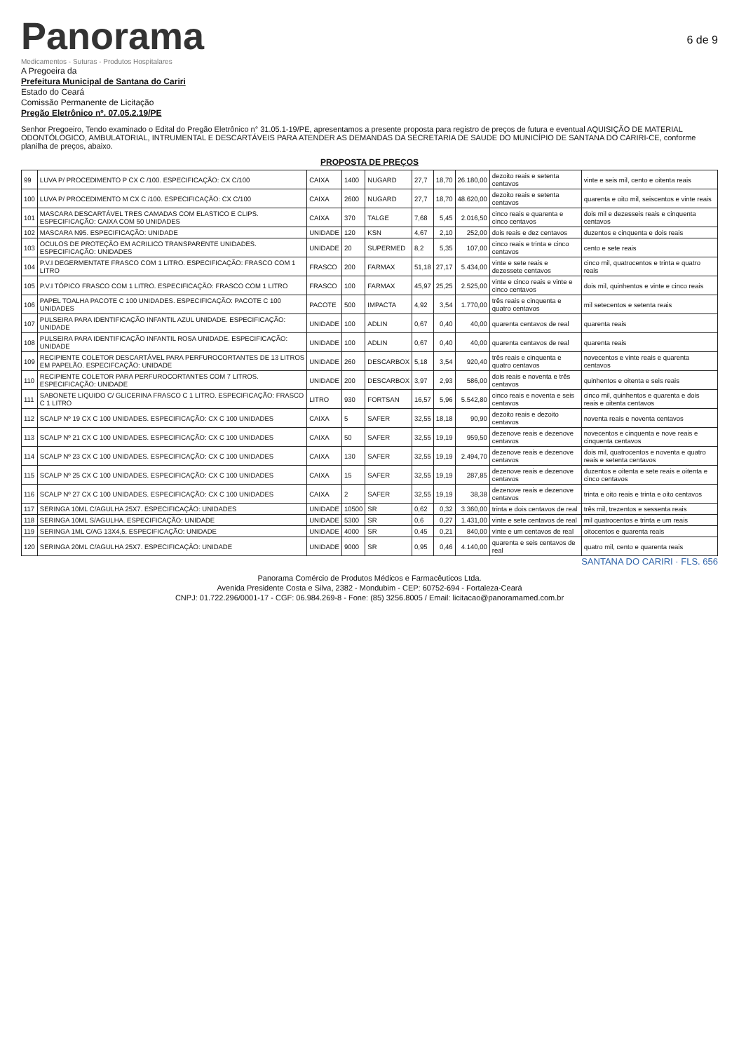Panorama
Medicamentos - Suturas - Produtos Hospitalares
6 de 9
A Pregoeira da
Prefeitura Municipal de Santana do Cariri
Estado do Ceará
Comissão Permanente de Licitação
Pregão Eletrônico nº. 07.05.2.19/PE
Senhor Pregoeiro, Tendo examinado o Edital do Pregão Eletrônico n° 31.05.1-19/PE, apresentamos a presente proposta para registro de preços de futura e eventual AQUISIÇÃO DE MATERIAL ODONTÓLOGICO, AMBULATORIAL, INTRUMENTAL E DESCARTÁVEIS PARA ATENDER AS DEMANDAS DA SECRETARIA DE SAUDE DO MUNICÍPIO DE SANTANA DO CARIRI-CE, conforme planilha de preços, abaixo.
PROPOSTA DE PREÇOS
| 99 | LUVA P/ PROCEDIMENTO P CX C /100. ESPECIFICAÇÃO: CX C/100 | CAIXA | 1400 | NUGARD | 27,7 | 18,70 | 26.180,00 | dezoito reais e setenta centavos | vinte e seis mil, cento e oitenta reais |
| 100 | LUVA P/ PROCEDIMENTO M CX C /100. ESPECIFICAÇÃO: CX C/100 | CAIXA | 2600 | NUGARD | 27,7 | 18,70 | 48.620,00 | dezoito reais e setenta centavos | quarenta e oito mil, seiscentos e vinte reais |
| 101 | MASCARA DESCARTÁVEL TRES CAMADAS COM ELASTICO E CLIPS. ESPECIFICAÇÃO: CAIXA COM 50 UNIDADES | CAIXA | 370 | TALGE | 7,68 | 5,45 | 2.016,50 | cinco reais e quarenta e cinco centavos | dois mil e dezesseis reais e cinquenta centavos |
| 102 | MASCARA N95. ESPECIFICAÇÃO: UNIDADE | UNIDADE | 120 | KSN | 4,67 | 2,10 | 252,00 | dois reais e dez centavos | duzentos e cinquenta e dois reais |
| 103 | OCULOS DE PROTEÇÃO EM ACRILICO TRANSPARENTE UNIDADES. ESPECIFICAÇÃO: UNIDADES | UNIDADE | 20 | SUPERMED | 8,2 | 5,35 | 107,00 | cinco reais e trinta e cinco centavos | cento e sete reais |
| 104 | P.V.I DEGERMENTATE FRASCO COM 1 LITRO. ESPECIFICAÇÃO: FRASCO COM 1 LITRO | FRASCO | 200 | FARMAX | 51,18 | 27,17 | 5.434,00 | vinte e sete reais e dezessete centavos | cinco mil, quatrocentos e trinta e quatro reais |
| 105 | P.V.I TÓPICO FRASCO COM 1 LITRO. ESPECIFICAÇÃO: FRASCO COM 1 LITRO | FRASCO | 100 | FARMAX | 45,97 | 25,25 | 2.525,00 | vinte e cinco reais e vinte e cinco centavos | dois mil, quinhentos e vinte e cinco reais |
| 106 | PAPEL TOALHA PACOTE C 100 UNIDADES. ESPECIFICAÇÃO: PACOTE C 100 UNIDADES | PACOTE | 500 | IMPACTA | 4,92 | 3,54 | 1.770,00 | três reais e cinquenta e quatro centavos | mil setecentos e setenta reais |
| 107 | PULSEIRA PARA IDENTIFICAÇÃO INFANTIL AZUL UNIDADE. ESPECIFICAÇÃO: UNIDADE | UNIDADE | 100 | ADLIN | 0,67 | 0,40 | 40,00 | quarenta centavos de real | quarenta reais |
| 108 | PULSEIRA PARA IDENTIFICAÇÃO INFANTIL ROSA UNIDADE. ESPECIFICAÇÃO: UNIDADE | UNIDADE | 100 | ADLIN | 0,67 | 0,40 | 40,00 | quarenta centavos de real | quarenta reais |
| 109 | RECIPIENTE COLETOR DESCARTÁVEL PARA PERFUROCORTANTES DE 13 LITROS EM PAPELÃO. ESPECIFCAÇÃO: UNIDADE | UNIDADE | 260 | DESCARBOX | 5,18 | 3,54 | 920,40 | três reais e cinquenta e quatro centavos | novecentos e vinte reais e quarenta centavos |
| 110 | RECIPIENTE COLETOR PARA PERFUROCORTANTES COM 7 LITROS. ESPECIFICAÇÃO: UNIDADE | UNIDADE | 200 | DESCARBOX | 3,97 | 2,93 | 586,00 | dois reais e noventa e três centavos | quinhentos e oitenta e seis reais |
| 111 | SABONETE LIQUIDO C/ GLICERINA FRASCO C 1 LITRO. ESPECIFICAÇÃO: FRASCO C 1 LITRO | LITRO | 930 | FORTSAN | 16,57 | 5,96 | 5.542,80 | cinco reais e noventa e seis centavos | cinco mil, quinhentos e quarenta e dois reais e oitenta centavos |
| 112 | SCALP Nº 19 CX C 100 UNIDADES. ESPECIFICAÇÃO: CX C 100 UNIDADES | CAIXA | 5 | SAFER | 32,55 | 18,18 | 90,90 | dezoito reais e dezoito centavos | noventa reais e noventa centavos |
| 113 | SCALP Nº 21 CX C 100 UNIDADES. ESPECIFICAÇÃO: CX C 100 UNIDADES | CAIXA | 50 | SAFER | 32,55 | 19,19 | 959,50 | dezenove reais e dezenove centavos | novecentos e cinquenta e nove reais e cinquenta centavos |
| 114 | SCALP Nº 23 CX C 100 UNIDADES. ESPECIFICAÇÃO: CX C 100 UNIDADES | CAIXA | 130 | SAFER | 32,55 | 19,19 | 2.494,70 | dezenove reais e dezenove centavos | dois mil, quatrocentos e noventa e quatro reais e setenta centavos |
| 115 | SCALP Nº 25 CX C 100 UNIDADES. ESPECIFICAÇÃO: CX C 100 UNIDADES | CAIXA | 15 | SAFER | 32,55 | 19,19 | 287,85 | dezenove reais e dezenove centavos | duzentos e oitenta e sete reais e oitenta e cinco centavos |
| 116 | SCALP Nº 27 CX C 100 UNIDADES. ESPECIFICAÇÃO: CX C 100 UNIDADES | CAIXA | 2 | SAFER | 32,55 | 19,19 | 38,38 | dezenove reais e dezenove centavos | trinta e oito reais e trinta e oito centavos |
| 117 | SERINGA 10ML C/AGULHA 25X7. ESPECIFICAÇÃO: UNIDADES | UNIDADE | 10500 | SR | 0,62 | 0,32 | 3.360,00 | trinta e dois centavos de real | três mil, trezentos e sessenta reais |
| 118 | SERINGA 10ML S/AGULHA. ESPECIFICAÇÃO: UNIDADE | UNIDADE | 5300 | SR | 0,6 | 0,27 | 1.431,00 | vinte e sete centavos de real | mil quatrocentos e trinta e um reais |
| 119 | SERINGA 1ML C/AG 13X4,5. ESPECIFICAÇÃO: UNIDADE | UNIDADE | 4000 | SR | 0,45 | 0,21 | 840,00 | vinte e um centavos de real | oitocentos e quarenta reais |
| 120 | SERINGA 20ML C/AGULHA 25X7. ESPECIFICAÇÃO: UNIDADE | UNIDADE | 9000 | SR | 0,95 | 0,46 | 4.140,00 | quarenta e seis centavos de real | quatro mil, cento e quarenta reais |
SANTANA DO CARIRI · FLS. 656
Panorama Comércio de Produtos Médicos e Farmacêuticos Ltda.
Avenida Presidente Costa e Silva, 2382 - Mondubim - CEP: 60752-694 - Fortaleza-Ceará
CNPJ: 01.722.296/0001-17 - CGF: 06.984.269-8 - Fone: (85) 3256.8005 / Email: licitacao@panoramamed.com.br